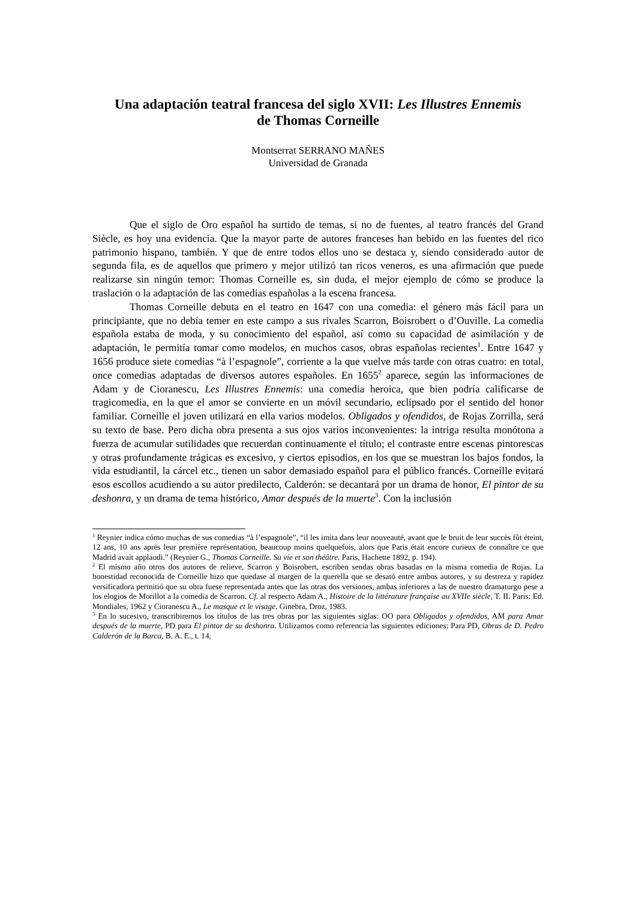Una adaptación teatral francesa del siglo XVII: Les Illustres Ennemis
de Thomas Corneille
Montserrat SERRANO MAÑES
Universidad de Granada
Que el siglo de Oro español ha surtido de temas, si no de fuentes, al teatro francés del Grand Siècle, es hoy una evidencia. Que la mayor parte de autores franceses han bebido en las fuentes del rico patrimonio hispano, también. Y que de entre todos ellos uno se destaca y, siendo considerado autor de segunda fila, es de aquellos que primero y mejor utilizó tan ricos veneros, es una afirmación que puede realizarse sin ningún temor: Thomas Corneille es, sin duda, el mejor ejemplo de cómo se produce la traslación o la adaptación de las comedias españolas a la escena francesa.
Thomas Corneille debuta en el teatro en 1647 con una comedia: el género más fácil para un principiante, que no debía temer en este campo a sus rivales Scarron, Boisrobert o d’Ouville. La comedia española estaba de moda, y su conocimiento del español, así como su capacidad de asimilación y de adaptación, le permitía tomar como modelos, en muchos casos, obras españolas recientes<sup>1</sup>. Entre 1647 y 1656 produce siete comedias “à l’espagnole”, corriente a la que vuelve más tarde con otras cuatro: en total, once comedias adaptadas de diversos autores españoles. En 1655<sup>2</sup> aparece, según las informaciones de Adam y de Cioranescu, Les Illustres Ennemis: una comedia heroica, que bien podría calificarse de tragicomedia, en la que el amor se convierte en un móvil secundario, eclipsado por el sentido del honor familiar. Corneille el joven utilizará en ella varios modelos. Obligados y ofendidos, de Rojas Zorrilla, será su texto de base. Pero dicha obra presenta a sus ojos varios inconvenientes: la intriga resulta monótona a fuerza de acumular sutilidades que recuerdan continuamente el título; el contraste entre escenas pintorescas y otras profundamente trágicas es excesivo, y ciertos episodios, en los que se muestran los bajos fondos, la vida estudiantil, la cárcel etc., tienen un sabor demasiado español para el público francés. Corneille evitará esos escollos acudiendo a su autor predilecto, Calderón: se decantará por un drama de honor, El pintor de su deshonra, y un drama de tema histórico, Amar después de la muerte<sup>3</sup>. Con la inclusión
<sup>1</sup> Reynier indica cómo muchas de sus comedias “à l’espagnole”, “il les imita dans leur nouveauté, avant que le bruit de leur succès fût éteint, 12 ans, 10 ans après leur première représentation, beaucoup moins quelquefois, alors que Paris était encore curieux de connaître ce que Madrid avait applaudi.” (Reynier G., Thomas Corneille. Sa vie et son théâtre. Paris, Hachette 1892, p. 194).
<sup>2</sup> El mismo año otros dos autores de relieve, Scarron y Boisrobert, escriben sendas obras basadas en la misma comedia de Rojas. La honestidad reconocida de Corneille hizo que quedase al margen de la querella que se desató entre ambos autores, y su destreza y rapidez versificadora permitió que su obra fuese representada antes que las otras dos versiones, ambas inferiores a las de nuestro dramaturgo pese a los elogios de Morillot a la comedia de Scarron. Cf. al respecto Adam A., Histoire de la littérature française au XVIIe siècle, T. II. Paris: Ed. Mondiales, 1962 y Cioranescu A., Le masque et le visage. Ginebra, Droz, 1983.
<sup>3</sup> En lo sucesivo, transcribiremos los títulos de las tres obras por las siguientes siglas: OO para Obligados y ofendidos, AM para Amar después de la muerte, PD para El pintor de su deshonra. Utilizamos como referencia las siguientes ediciones: Para PD, Obras de D. Pedro Calderón de la Barca, B. A. E., t. 14,